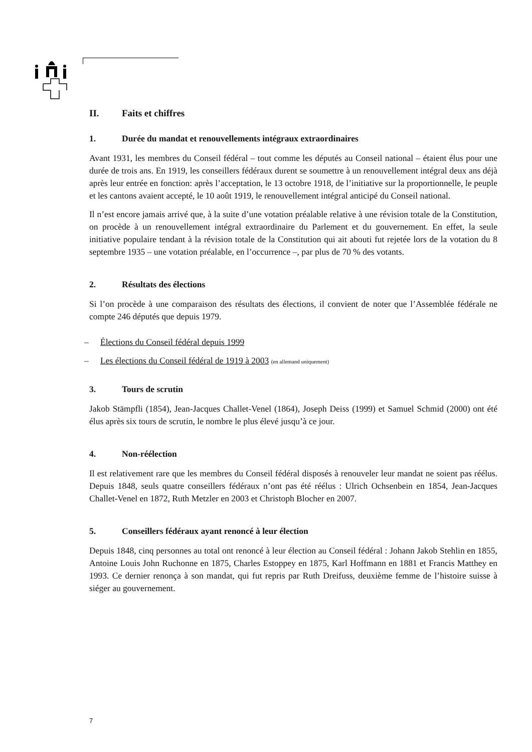II. Faits et chiffres
1. Durée du mandat et renouvellements intégraux extraordinaires
Avant 1931, les membres du Conseil fédéral – tout comme les députés au Conseil national – étaient élus pour une durée de trois ans. En 1919, les conseillers fédéraux durent se soumettre à un renouvellement intégral deux ans déjà après leur entrée en fonction: après l’acceptation, le 13 octobre 1918, de l’initiative sur la proportionnelle, le peuple et les cantons avaient accepté, le 10 août 1919, le renouvellement intégral anticipé du Conseil national.
Il n’est encore jamais arrivé que, à la suite d’une votation préalable relative à une révision totale de la Constitution, on procède à un renouvellement intégral extraordinaire du Parlement et du gouvernement. En effet, la seule initiative populaire tendant à la révision totale de la Constitution qui ait abouti fut rejetée lors de la votation du 8 septembre 1935 – une votation préalable, en l’occurrence –, par plus de 70 % des votants.
2. Résultats des élections
Si l’on procède à une comparaison des résultats des élections, il convient de noter que l’Assemblée fédérale ne compte 246 députés que depuis 1979.
– Élections du Conseil fédéral depuis 1999
– Les élections du Conseil fédéral de 1919 à 2003 (en allemand uniquement)
3. Tours de scrutin
Jakob Stämpfli (1854), Jean-Jacques Challet-Venel (1864), Joseph Deiss (1999) et Samuel Schmid (2000) ont été élus après six tours de scrutin, le nombre le plus élevé jusqu’à ce jour.
4. Non-réélection
Il est relativement rare que les membres du Conseil fédéral disposés à renouveler leur mandat ne soient pas réélus. Depuis 1848, seuls quatre conseillers fédéraux n’ont pas été réélus : Ulrich Ochsenbein en 1854, Jean-Jacques Challet-Venel en 1872, Ruth Metzler en 2003 et Christoph Blocher en 2007.
5. Conseillers fédéraux ayant renoncé à leur élection
Depuis 1848, cinq personnes au total ont renoncé à leur élection au Conseil fédéral : Johann Jakob Stehlin en 1855, Antoine Louis John Ruchonne en 1875, Charles Estoppey en 1875, Karl Hoffmann en 1881 et Francis Matthey en 1993. Ce dernier renonça à son mandat, qui fut repris par Ruth Dreifuss, deuxième femme de l’histoire suisse à siéger au gouvernement.
7